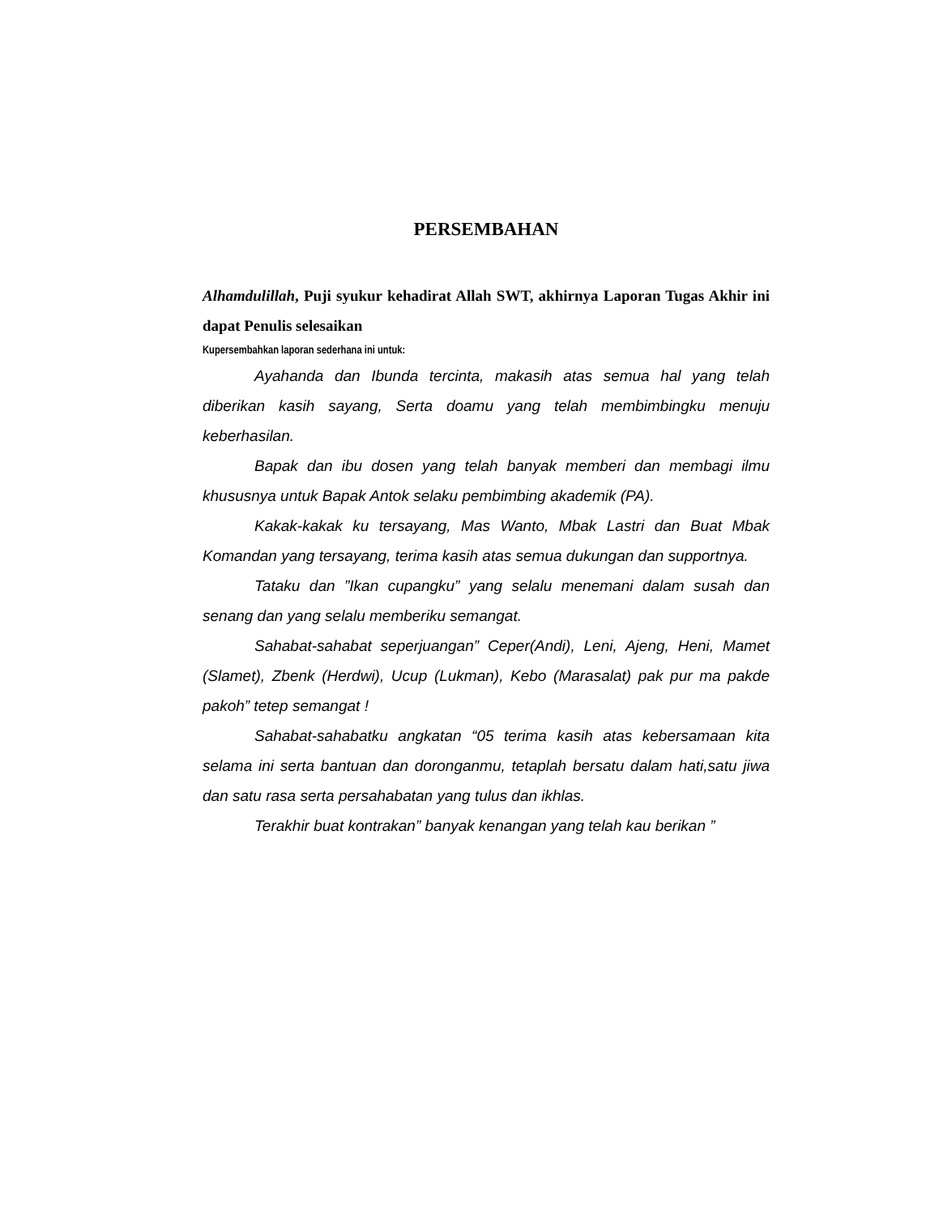PERSEMBAHAN
Alhamdulillah, Puji syukur kehadirat Allah SWT, akhirnya Laporan Tugas Akhir ini dapat Penulis selesaikan
Kupersembahkan laporan sederhana ini untuk:
Ayahanda dan Ibunda tercinta, makasih atas semua hal yang telah diberikan kasih sayang, Serta doamu yang telah membimbingku menuju keberhasilan.
Bapak dan ibu dosen yang telah banyak memberi dan membagi ilmu khususnya untuk Bapak Antok selaku pembimbing akademik (PA).
Kakak-kakak ku tersayang, Mas Wanto, Mbak Lastri dan Buat Mbak Komandan yang tersayang, terima kasih atas semua dukungan dan supportnya.
Tataku dan ”Ikan cupangku” yang selalu menemani dalam susah dan senang dan yang selalu memberiku semangat.
Sahabat-sahabat seperjuangan” Ceper(Andi), Leni, Ajeng, Heni, Mamet (Slamet), Zbenk (Herdwi), Ucup (Lukman), Kebo (Marasalat) pak pur ma pakde pakoh” tetep semangat !
Sahabat-sahabatku angkatan “05 terima kasih atas kebersamaan kita selama ini serta bantuan dan doronganmu, tetaplah bersatu dalam hati,satu jiwa dan satu rasa serta persahabatan yang tulus dan ikhlas.
Terakhir buat kontrakan” banyak kenangan yang telah kau berikan ”